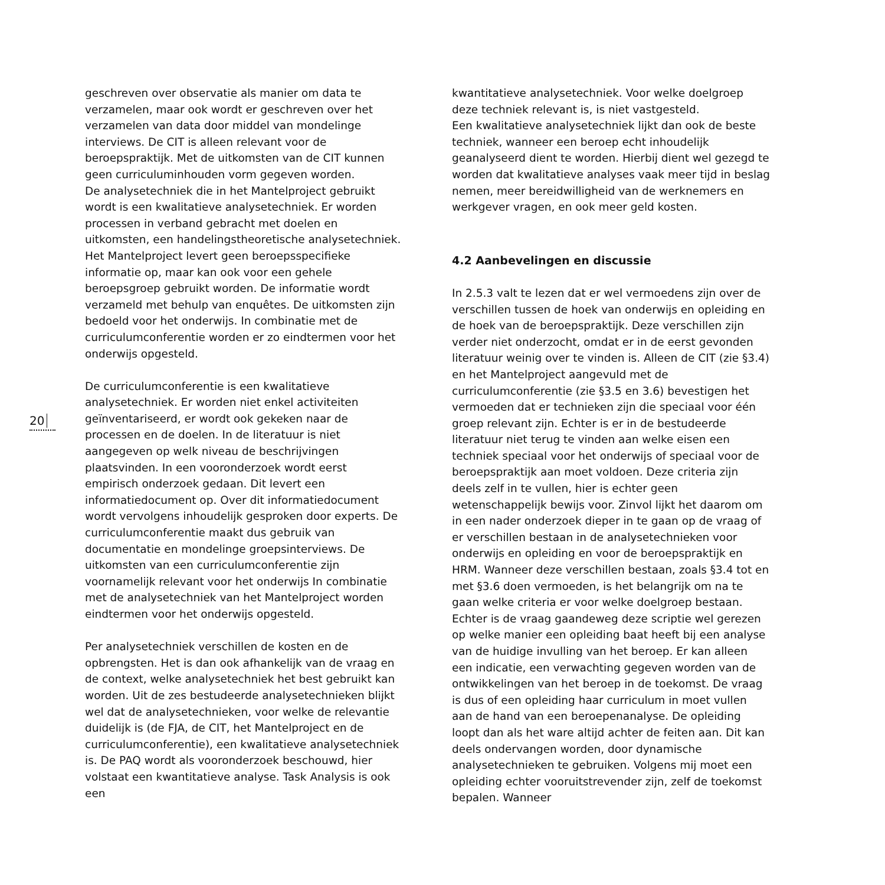20
geschreven over observatie als manier om data te verzamelen, maar ook wordt er geschreven over het verzamelen van data door middel van mondelinge interviews. De CIT is alleen relevant voor de beroepspraktijk. Met de uitkomsten van de CIT kunnen geen curriculuminhouden vorm gegeven worden.
De analysetechniek die in het Mantelproject gebruikt wordt is een kwalitatieve analysetechniek. Er worden processen in verband gebracht met doelen en uitkomsten, een handelingstheoretische analysetechniek. Het Mantelproject levert geen beroepsspecifieke informatie op, maar kan ook voor een gehele beroepsgroep gebruikt worden. De informatie wordt verzameld met behulp van enquêtes. De uitkomsten zijn bedoeld voor het onderwijs. In combinatie met de curriculumconferentie worden er zo eindtermen voor het onderwijs opgesteld.
De curriculumconferentie is een kwalitatieve analysetechniek. Er worden niet enkel activiteiten geïnventariseerd, er wordt ook gekeken naar de processen en de doelen. In de literatuur is niet aangegeven op welk niveau de beschrijvingen plaatsvinden. In een vooronderzoek wordt eerst empirisch onderzoek gedaan. Dit levert een informatiedocument op. Over dit informatiedocument wordt vervolgens inhoudelijk gesproken door experts. De curriculumconferentie maakt dus gebruik van documentatie en mondelinge groepsinterviews. De uitkomsten van een curriculumconferentie zijn voornamelijk relevant voor het onderwijs In combinatie met de analysetechniek van het Mantelproject worden eindtermen voor het onderwijs opgesteld.
Per analysetechniek verschillen de kosten en de opbrengsten. Het is dan ook afhankelijk van de vraag en de context, welke analysetechniek het best gebruikt kan worden. Uit de zes bestudeerde analysetechnieken blijkt wel dat de analysetechnieken, voor welke de relevantie duidelijk is (de FJA, de CIT, het Mantelproject en de curriculumconferentie), een kwalitatieve analysetechniek is. De PAQ wordt als vooronderzoek beschouwd, hier volstaat een kwantitatieve analyse. Task Analysis is ook een
kwantitatieve analysetechniek. Voor welke doelgroep deze techniek relevant is, is niet vastgesteld.
Een kwalitatieve analysetechniek lijkt dan ook de beste techniek, wanneer een beroep echt inhoudelijk geanalyseerd dient te worden. Hierbij dient wel gezegd te worden dat kwalitatieve analyses vaak meer tijd in beslag nemen, meer bereidwilligheid van de werknemers en werkgever vragen, en ook meer geld kosten.
4.2 Aanbevelingen en discussie
In 2.5.3 valt te lezen dat er wel vermoedens zijn over de verschillen tussen de hoek van onderwijs en opleiding en de hoek van de beroepspraktijk. Deze verschillen zijn verder niet onderzocht, omdat er in de eerst gevonden literatuur weinig over te vinden is. Alleen de CIT (zie §3.4) en het Mantelproject aangevuld met de curriculumconferentie (zie §3.5 en 3.6) bevestigen het vermoeden dat er technieken zijn die speciaal voor één groep relevant zijn. Echter is er in de bestudeerde literatuur niet terug te vinden aan welke eisen een techniek speciaal voor het onderwijs of speciaal voor de beroepspraktijk aan moet voldoen. Deze criteria zijn deels zelf in te vullen, hier is echter geen wetenschappelijk bewijs voor. Zinvol lijkt het daarom om in een nader onderzoek dieper in te gaan op de vraag of er verschillen bestaan in de analysetechnieken voor onderwijs en opleiding en voor de beroepspraktijk en HRM. Wanneer deze verschillen bestaan, zoals §3.4 tot en met §3.6 doen vermoeden, is het belangrijk om na te gaan welke criteria er voor welke doelgroep bestaan.
Echter is de vraag gaandeweg deze scriptie wel gerezen op welke manier een opleiding baat heeft bij een analyse van de huidige invulling van het beroep. Er kan alleen een indicatie, een verwachting gegeven worden van de ontwikkelingen van het beroep in de toekomst. De vraag is dus of een opleiding haar curriculum in moet vullen aan de hand van een beroepenanalyse. De opleiding loopt dan als het ware altijd achter de feiten aan. Dit kan deels ondervangen worden, door dynamische analysetechnieken te gebruiken. Volgens mij moet een opleiding echter vooruitstrevender zijn, zelf de toekomst bepalen. Wanneer